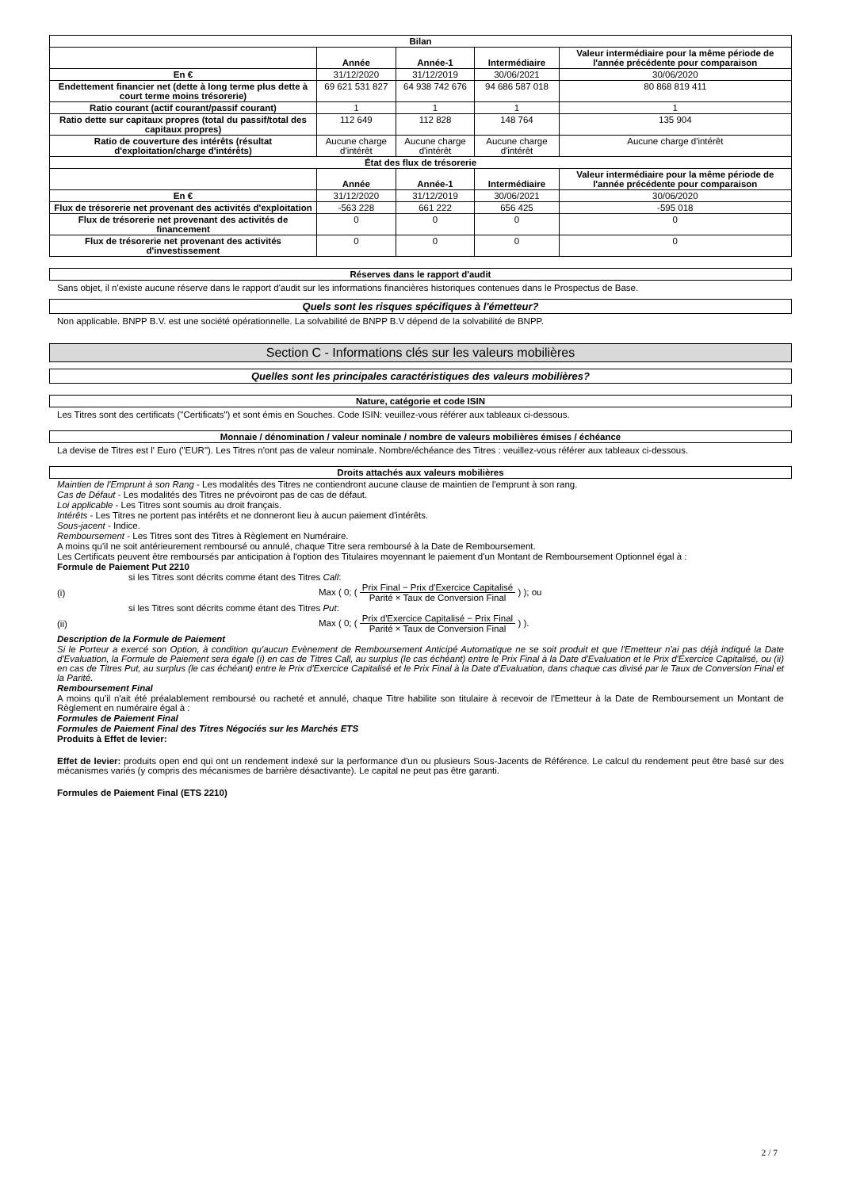| Bilan | | | | |
| --- | --- | --- | --- | --- |
| | Année | Année-1 | Intermédiaire | Valeur intermédiaire pour la même période de l'année précédente pour comparaison |
| En € | 31/12/2020 | 31/12/2019 | 30/06/2021 | 30/06/2020 |
| Endettement financier net (dette à long terme plus dette à court terme moins trésorerie) | 69 621 531 827 | 64 938 742 676 | 94 686 587 018 | 80 868 819 411 |
| Ratio courant (actif courant/passif courant) | 1 | 1 | 1 | 1 |
| Ratio dette sur capitaux propres (total du passif/total des capitaux propres) | 112 649 | 112 828 | 148 764 | 135 904 |
| Ratio de couverture des intérêts (résultat d'exploitation/charge d'intérêts) | Aucune charge d'intérêt | Aucune charge d'intérêt | Aucune charge d'intérêt | Aucune charge d'intérêt |
| État des flux de trésorerie | | | | |
| | Année | Année-1 | Intermédiaire | Valeur intermédiaire pour la même période de l'année précédente pour comparaison |
| En € | 31/12/2020 | 31/12/2019 | 30/06/2021 | 30/06/2020 |
| Flux de trésorerie net provenant des activités d'exploitation | -563 228 | 661 222 | 656 425 | -595 018 |
| Flux de trésorerie net provenant des activités de financement | 0 | 0 | 0 | 0 |
| Flux de trésorerie net provenant des activités d'investissement | 0 | 0 | 0 | 0 |
Réserves dans le rapport d'audit
Sans objet, il n'existe aucune réserve dans le rapport d'audit sur les informations financières historiques contenues dans le Prospectus de Base.
Quels sont les risques spécifiques à l'émetteur?
Non applicable. BNPP B.V. est une société opérationnelle. La solvabilité de BNPP B.V dépend de la solvabilité de BNPP.
Section C - Informations clés sur les valeurs mobilières
Quelles sont les principales caractéristiques des valeurs mobilières?
Nature, catégorie et code ISIN
Les Titres sont des certificats ("Certificats") et sont émis en Souches. Code ISIN: veuillez-vous référer aux tableaux ci-dessous.
Monnaie / dénomination / valeur nominale / nombre de valeurs mobilières émises / échéance
La devise de Titres est l' Euro ("EUR"). Les Titres n'ont pas de valeur nominale. Nombre/échéance des Titres : veuillez-vous référer aux tableaux ci-dessous.
Droits attachés aux valeurs mobilières
Maintien de l'Emprunt à son Rang - Les modalités des Titres ne contiendront aucune clause de maintien de l'emprunt à son rang.
Cas de Défaut - Les modalités des Titres ne prévoiront pas de cas de défaut.
Loi applicable - Les Titres sont soumis au droit français.
Intérêts - Les Titres ne portent pas intérêts et ne donneront lieu à aucun paiement d'intérêts.
Sous-jacent - Indice.
Remboursement - Les Titres sont des Titres à Règlement en Numéraire.
A moins qu'il ne soit antérieurement remboursé ou annulé, chaque Titre sera remboursé à la Date de Remboursement.
Les Certificats peuvent être remboursés par anticipation à l'option des Titulaires moyennant le paiement d'un Montant de Remboursement Optionnel égal à :
Formule de Paiement Put 2210
si les Titres sont décrits comme étant des Titres Call:
(i) Max ( 0; ( Prix Final − Prix d'Exercice Capitalisé Parité × Taux de Conversion Final ) ); ou
si les Titres sont décrits comme étant des Titres Put:
(ii) Max ( 0; ( Prix d'Exercice Capitalisé − Prix Final Parité × Taux de Conversion Final ) ).
Description de la Formule de Paiement
Si le Porteur a exercé son Option, à condition qu'aucun Evènement de Remboursement Anticipé Automatique ne se soit produit et que l'Emetteur n'ai pas déjà indiqué la Date d'Evaluation, la Formule de Paiement sera égale (i) en cas de Titres Call, au surplus (le cas échéant) entre le Prix Final à la Date d'Evaluation et le Prix d'Exercice Capitalisé, ou (ii) en cas de Titres Put, au surplus (le cas échéant) entre le Prix d'Exercice Capitalisé et le Prix Final à la Date d'Evaluation, dans chaque cas divisé par le Taux de Conversion Final et la Parité.
Remboursement Final
A moins qu'il n'ait été préalablement remboursé ou racheté et annulé, chaque Titre habilite son titulaire à recevoir de l'Emetteur à la Date de Remboursement un Montant de Règlement en numéraire égal à :
Formules de Paiement Final
Formules de Paiement Final des Titres Négociés sur les Marchés ETS
Produits à Effet de levier:
Effet de levier: produits open end qui ont un rendement indexé sur la performance d'un ou plusieurs Sous-Jacents de Référence. Le calcul du rendement peut être basé sur des mécanismes variés (y compris des mécanismes de barrière désactivante). Le capital ne peut pas être garanti.
Formules de Paiement Final (ETS 2210)
2 / 7